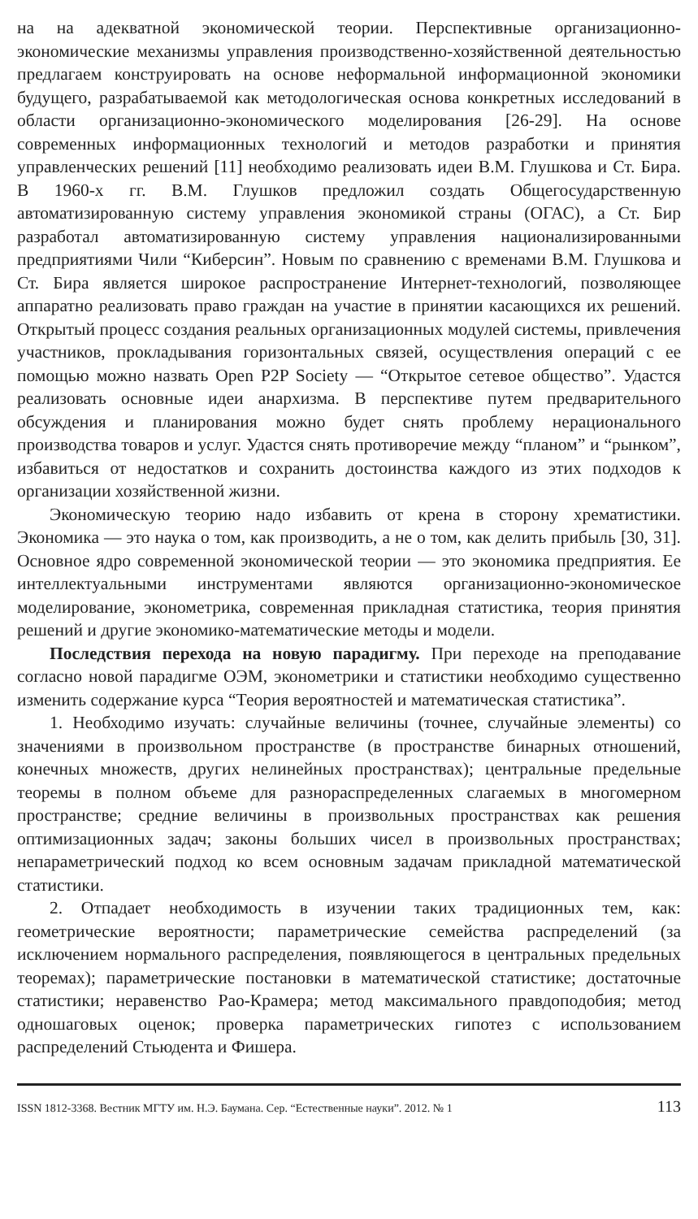на на адекватной экономической теории. Перспективные организационно-экономические механизмы управления производственно-хозяйственной деятельностью предлагаем конструировать на основе неформальной информационной экономики будущего, разрабатываемой как методологическая основа конкретных исследований в области организационно-экономического моделирования [26-29]. На основе современных информационных технологий и методов разработки и принятия управленческих решений [11] необходимо реализовать идеи В.М. Глушкова и Ст. Бира. В 1960-х гг. В.М. Глушков предложил создать Общегосударственную автоматизированную систему управления экономикой страны (ОГАС), а Ст. Бир разработал автоматизированную систему управления национализированными предприятиями Чили “Киберсин”. Новым по сравнению с временами В.М. Глушкова и Ст. Бира является широкое распространение Интернет-технологий, позволяющее аппаратно реализовать право граждан на участие в принятии касающихся их решений. Открытый процесс создания реальных организационных модулей системы, привлечения участников, прокладывания горизонтальных связей, осуществления операций с ее помощью можно назвать Open P2P Society — “Открытое сетевое общество”. Удастся реализовать основные идеи анархизма. В перспективе путем предварительного обсуждения и планирования можно будет снять проблему нерационального производства товаров и услуг. Удастся снять противоречие между “планом” и “рынком”, избавиться от недостатков и сохранить достоинства каждого из этих подходов к организации хозяйственной жизни.
Экономическую теорию надо избавить от крена в сторону хрематистики. Экономика — это наука о том, как производить, а не о том, как делить прибыль [30, 31]. Основное ядро современной экономической теории — это экономика предприятия. Ее интеллектуальными инструментами являются организационно-экономическое моделирование, эконометрика, современная прикладная статистика, теория принятия решений и другие экономико-математические методы и модели.
Последствия перехода на новую парадигму. При переходе на преподавание согласно новой парадигме ОЭМ, эконометрики и статистики необходимо существенно изменить содержание курса “Теория вероятностей и математическая статистика”.
1. Необходимо изучать: случайные величины (точнее, случайные элементы) со значениями в произвольном пространстве (в пространстве бинарных отношений, конечных множеств, других нелинейных пространствах); центральные предельные теоремы в полном объеме для разнораспределенных слагаемых в многомерном пространстве; средние величины в произвольных пространствах как решения оптимизационных задач; законы больших чисел в произвольных пространствах; непараметрический подход ко всем основным задачам прикладной математической статистики.
2. Отпадает необходимость в изучении таких традиционных тем, как: геометрические вероятности; параметрические семейства распределений (за исключением нормального распределения, появляющегося в центральных предельных теоремах); параметрические постановки в математической статистике; достаточные статистики; неравенство Рао-Крамера; метод максимального правдоподобия; метод одношаговых оценок; проверка параметрических гипотез с использованием распределений Стьюдента и Фишера.
ISSN 1812-3368. Вестник МГТУ им. Н.Э. Баумана. Сер. “Естественные науки”. 2012. № 1 113